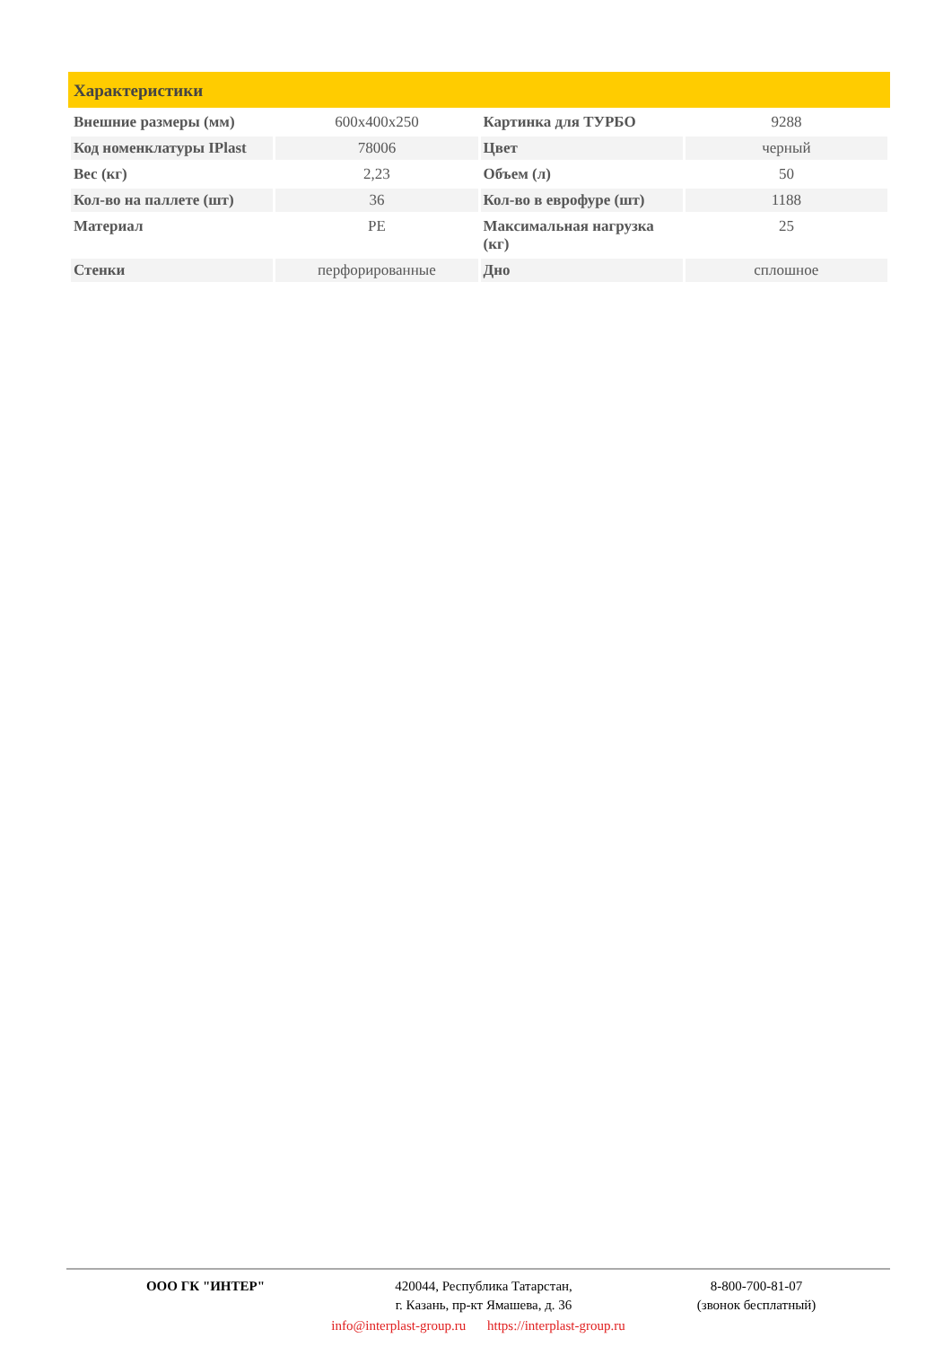Характеристики
| Внешние размеры (мм) | 600x400x250 | Картинка для ТУРБО | 9288 |
| Код номенклатуры IPlast | 78006 | Цвет | черный |
| Вес (кг) | 2,23 | Объем (л) | 50 |
| Кол-во на паллете (шт) | 36 | Кол-во в еврофуре (шт) | 1188 |
| Материал | PE | Максимальная нагрузка (кг) | 25 |
| Стенки | перфорированные | Дно | сплошное |
ООО ГК "ИНТЕР" 420044, Республика Татарстан,
г. Казань, пр-кт Ямашева, д. 36
8-800-700-81-07
(звонок бесплатный)
info@interplast-group.ru https://interplast-group.ru